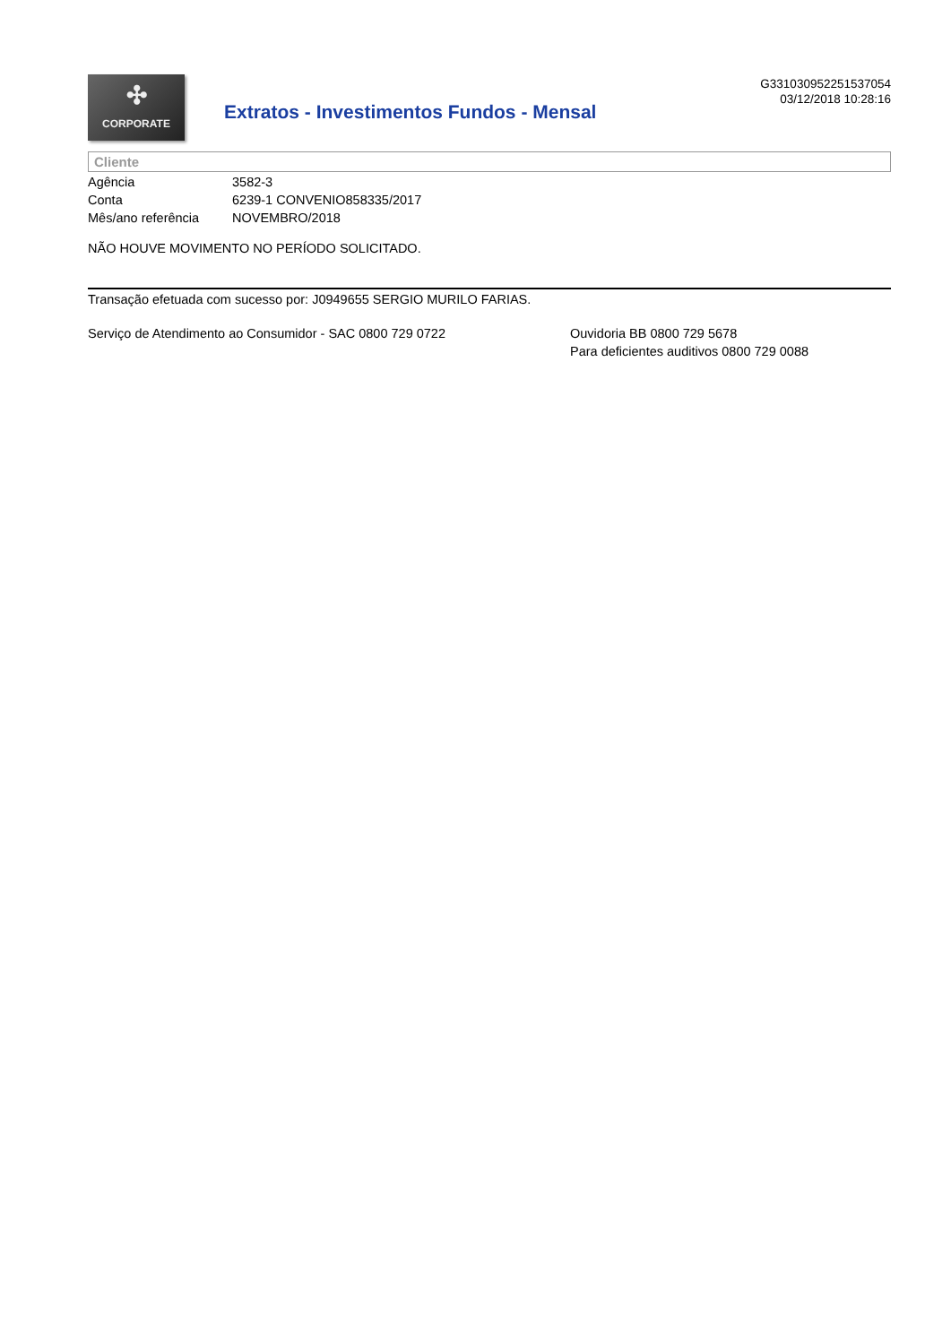✣
CORPORATE
Extratos - Investimentos Fundos - Mensal
G331030952251537054
03/12/2018 10:28:16
Cliente
| Agência | 3582-3 |
| Conta | 6239-1 CONVENIO858335/2017 |
| Mês/ano referência | NOVEMBRO/2018 |
NÃO HOUVE MOVIMENTO NO PERÍODO SOLICITADO.
Transação efetuada com sucesso por: J0949655 SERGIO MURILO FARIAS.
Serviço de Atendimento ao Consumidor - SAC 0800 729 0722 Ouvidoria BB 0800 729 5678
Para deficientes auditivos 0800 729 0088